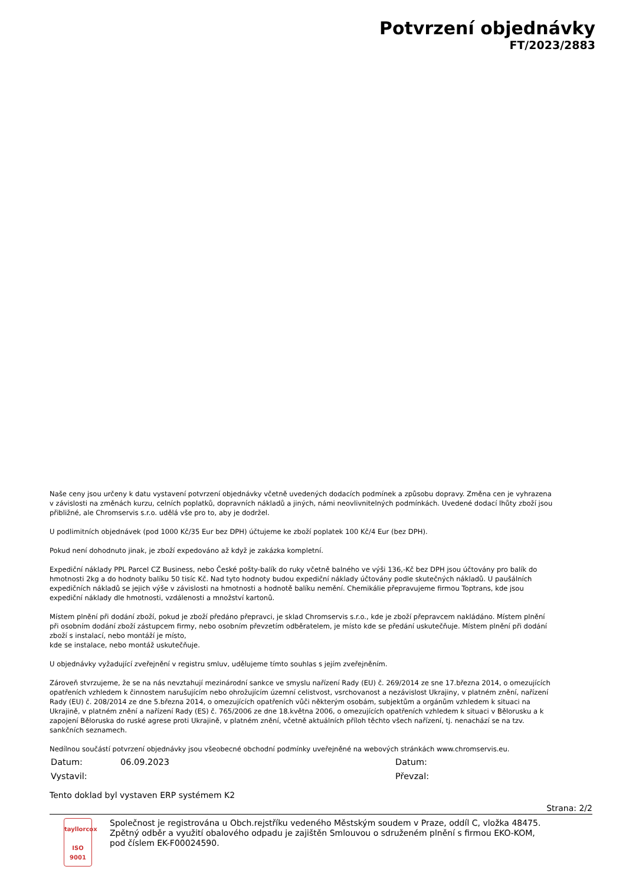Potvrzení objednávky
FT/2023/2883
Naše ceny jsou určeny k datu vystavení potvrzení objednávky včetně uvedených dodacích podmínek a způsobu dopravy. Změna cen je vyhrazena
v závislosti na změnách kurzu, celních poplatků, dopravních nákladů a jiných, námi neovlivnitelných podmínkách. Uvedené dodací lhůty zboží jsou
přibližné, ale Chromservis s.r.o. udělá vše pro to, aby je dodržel.
U podlimitních objednávek (pod 1000 Kč/35 Eur bez DPH) účtujeme ke zboží poplatek 100 Kč/4 Eur (bez DPH).
Pokud není dohodnuto jinak, je zboží expedováno až když je zakázka kompletní.
Expediční náklady PPL Parcel CZ Business, nebo České pošty-balík do ruky včetně balného ve výši 136,-Kč bez DPH jsou účtovány pro balík do
hmotnosti 2kg a do hodnoty balíku 50 tisíc Kč. Nad tyto hodnoty budou expediční náklady účtovány podle skutečných nákladů. U paušálních
expedičních nákladů se jejich výše v závislosti na hmotnosti a hodnotě balíku nemění. Chemikálie přepravujeme firmou Toptrans, kde jsou
expediční náklady dle hmotnosti, vzdálenosti a množství kartonů.
Místem plnění při dodání zboží, pokud je zboží předáno přepravci, je sklad Chromservis s.r.o., kde je zboží přepravcem nakládáno. Místem plnění
při osobním dodání zboží zástupcem firmy, nebo osobním převzetím odběratelem, je místo kde se předání uskutečňuje. Místem plnění při dodání
zboží s instalací, nebo montáží je místo,
kde se instalace, nebo montáž uskutečňuje.
U objednávky vyžadující zveřejnění v registru smluv, udělujeme tímto souhlas s jejím zveřejněním.
Zároveň stvrzujeme, že se na nás nevztahují mezinárodní sankce ve smyslu nařízení Rady (EU) č. 269/2014 ze sne 17.března 2014, o omezujících
opatřeních vzhledem k činnostem narušujícím nebo ohrožujícím územní celistvost, vsrchovanost a nezávislost Ukrajiny, v platném znění, nařízení
Rady (EU) č. 208/2014 ze dne 5.března 2014, o omezujících opatřeních vůči některým osobám, subjektům a orgánům vzhledem k situaci na
Ukrajině, v platném znění a nařízení Rady (ES) č. 765/2006 ze dne 18.května 2006, o omezujících opatřeních vzhledem k situaci v Bělorusku a k
zapojení Běloruska do ruské agrese proti Ukrajině, v platném znění, včetně aktuálních příloh těchto všech nařízení, tj. nenachází se na tzv.
sankčních seznamech.
Nedílnou součástí potvrzení objednávky jsou všeobecné obchodní podmínky uveřejněné na webových stránkách www.chromservis.eu.
Datum: 06.09.2023 Datum:
Vystavil: Převzal:
Tento doklad byl vystaven ERP systémem K2
Strana: 2/2
tayllorcox
ISO 9001
Společnost je registrována u Obch.rejstříku vedeného Městským soudem v Praze, oddíl C, vložka 48475.
Zpětný odběr a využití obalového odpadu je zajištěn Smlouvou o sdruženém plnění s firmou EKO-KOM,
pod číslem EK-F00024590.